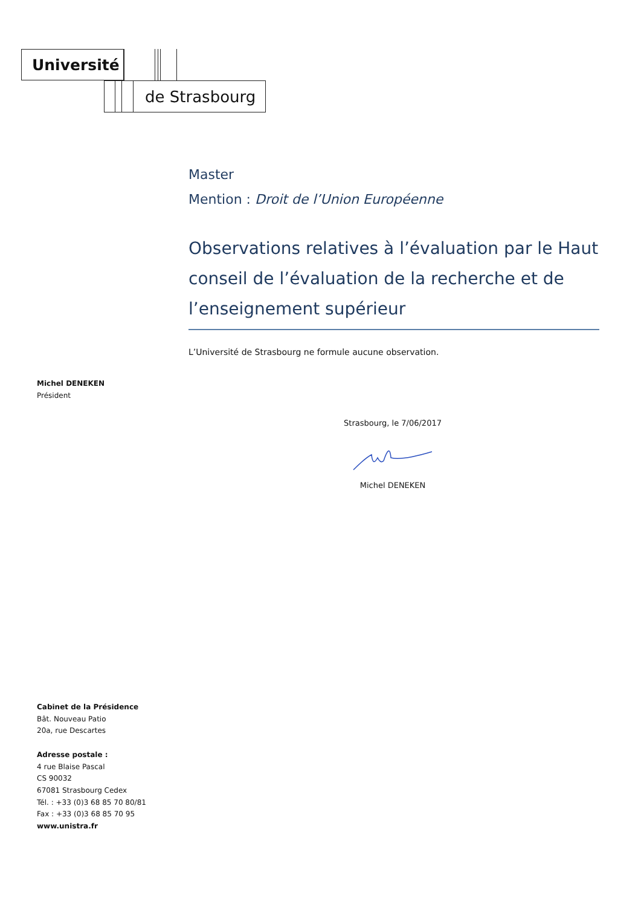Université
de Strasbourg
Master
Mention : Droit de l’Union Européenne
Observations relatives à l’évaluation par le Haut conseil de l’évaluation de la recherche et de l’enseignement supérieur
L’Université de Strasbourg ne formule aucune observation.
Michel DENEKEN
Président
Strasbourg, le 7/06/2017 Michel DENEKEN
Cabinet de la Présidence
Bât. Nouveau Patio
20a, rue Descartes
Adresse postale :
4 rue Blaise Pascal
CS 90032
67081 Strasbourg Cedex
Tél. : +33 (0)3 68 85 70 80/81
Fax : +33 (0)3 68 85 70 95
www.unistra.fr